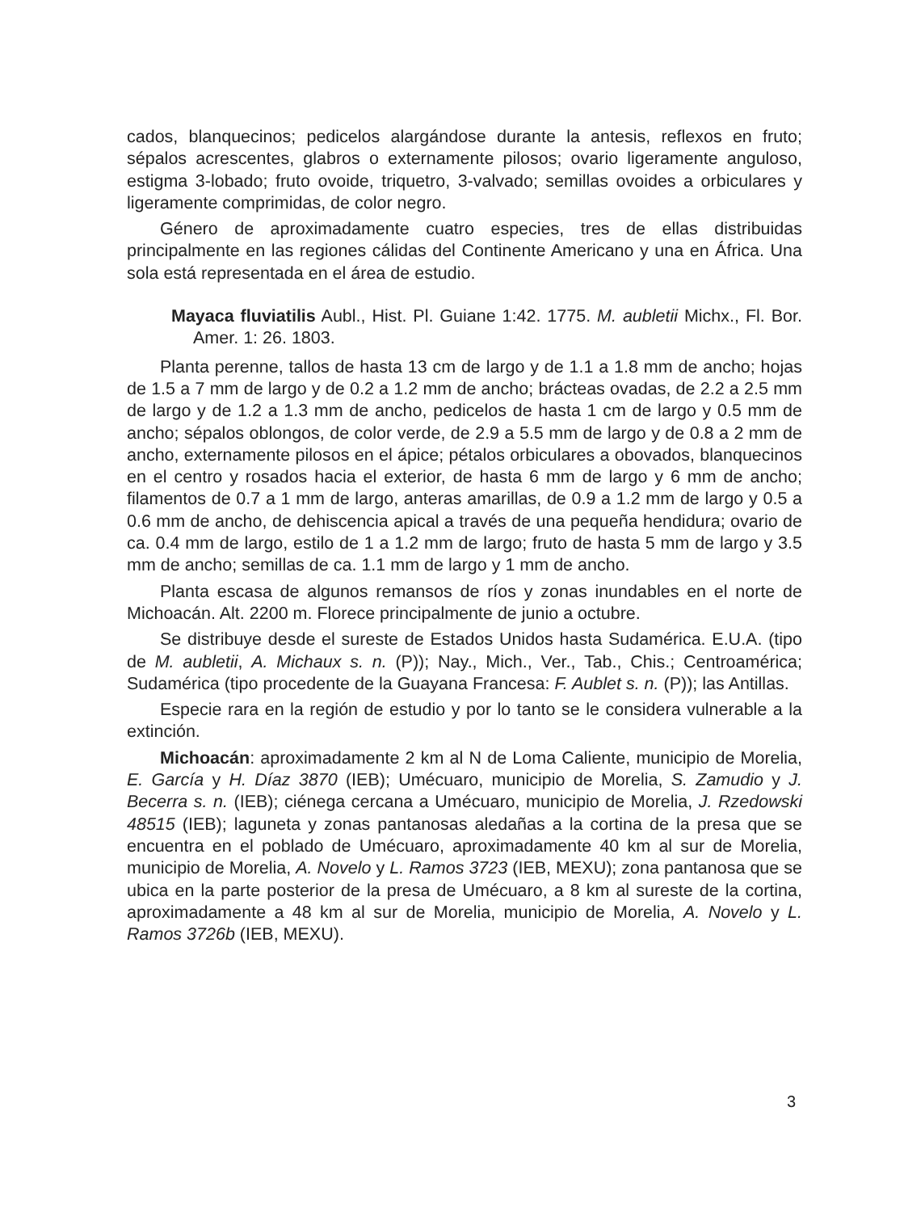cados, blanquecinos; pedicelos alargándose durante la antesis, reflexos en fruto; sépalos acrescentes, glabros o externamente pilosos; ovario ligeramente anguloso, estigma 3-lobado; fruto ovoide, triquetro, 3-valvado; semillas ovoides a orbiculares y ligeramente comprimidas, de color negro.
Género de aproximadamente cuatro especies, tres de ellas distribuidas principalmente en las regiones cálidas del Continente Americano y una en África. Una sola está representada en el área de estudio.
Mayaca fluviatilis Aubl., Hist. Pl. Guiane 1:42. 1775. M. aubletii Michx., Fl. Bor. Amer. 1: 26. 1803.
Planta perenne, tallos de hasta 13 cm de largo y de 1.1 a 1.8 mm de ancho; hojas de 1.5 a 7 mm de largo y de 0.2 a 1.2 mm de ancho; brácteas ovadas, de 2.2 a 2.5 mm de largo y de 1.2 a 1.3 mm de ancho, pedicelos de hasta 1 cm de largo y 0.5 mm de ancho; sépalos oblongos, de color verde, de 2.9 a 5.5 mm de largo y de 0.8 a 2 mm de ancho, externamente pilosos en el ápice; pétalos orbiculares a obovados, blanquecinos en el centro y rosados hacia el exterior, de hasta 6 mm de largo y 6 mm de ancho; filamentos de 0.7 a 1 mm de largo, anteras amarillas, de 0.9 a 1.2 mm de largo y 0.5 a 0.6 mm de ancho, de dehiscencia apical a través de una pequeña hendidura; ovario de ca. 0.4 mm de largo, estilo de 1 a 1.2 mm de largo; fruto de hasta 5 mm de largo y 3.5 mm de ancho; semillas de ca. 1.1 mm de largo y 1 mm de ancho.
Planta escasa de algunos remansos de ríos y zonas inundables en el norte de Michoacán. Alt. 2200 m. Florece principalmente de junio a octubre.
Se distribuye desde el sureste de Estados Unidos hasta Sudamérica. E.U.A. (tipo de M. aubletii, A. Michaux s. n. (P)); Nay., Mich., Ver., Tab., Chis.; Centroamérica; Sudamérica (tipo procedente de la Guayana Francesa: F. Aublet s. n. (P)); las Antillas.
Especie rara en la región de estudio y por lo tanto se le considera vulnerable a la extinción.
Michoacán: aproximadamente 2 km al N de Loma Caliente, municipio de Morelia, E. García y H. Díaz 3870 (IEB); Umécuaro, municipio de Morelia, S. Zamudio y J. Becerra s. n. (IEB); ciénega cercana a Umécuaro, municipio de Morelia, J. Rzedowski 48515 (IEB); laguneta y zonas pantanosas aledañas a la cortina de la presa que se encuentra en el poblado de Umécuaro, aproximadamente 40 km al sur de Morelia, municipio de Morelia, A. Novelo y L. Ramos 3723 (IEB, MEXU); zona pantanosa que se ubica en la parte posterior de la presa de Umécuaro, a 8 km al sureste de la cortina, aproximadamente a 48 km al sur de Morelia, municipio de Morelia, A. Novelo y L. Ramos 3726b (IEB, MEXU).
3